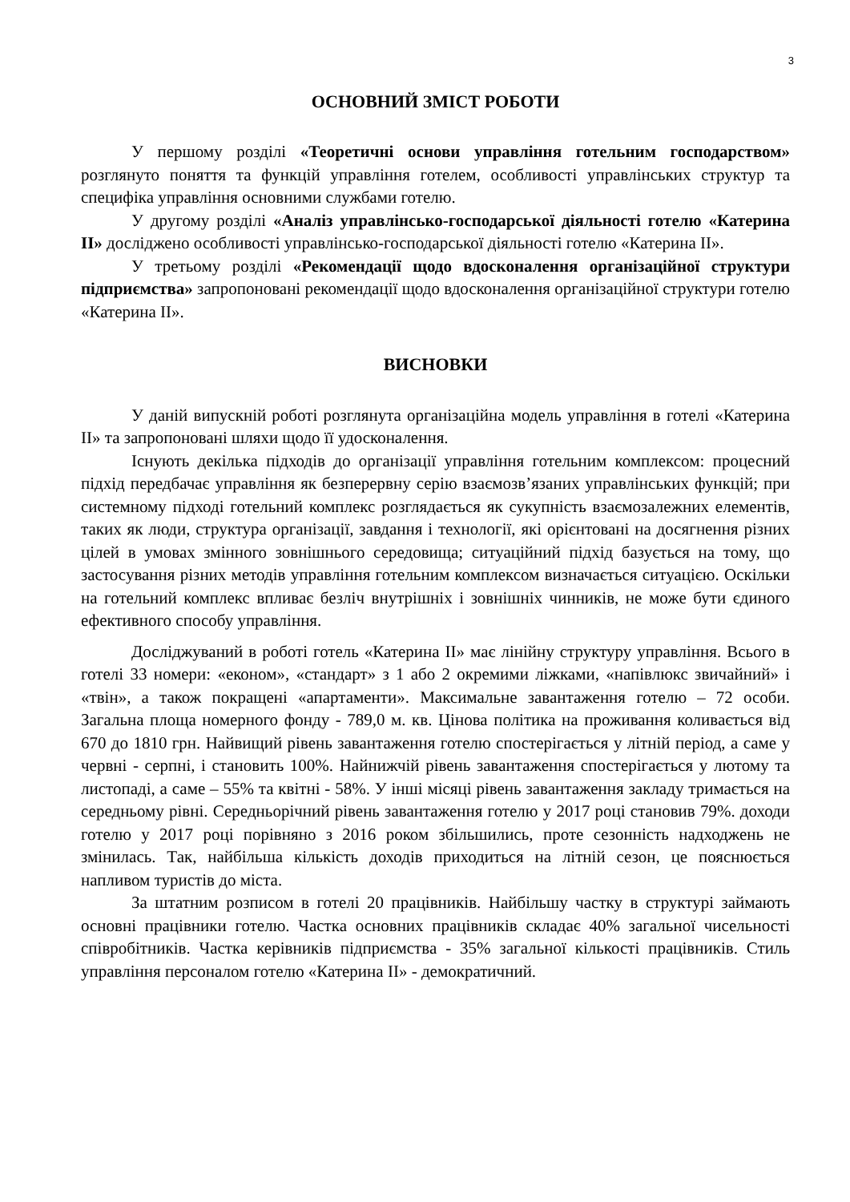3
ОСНОВНИЙ ЗМІСТ РОБОТИ
У першому розділі «Теоретичні основи управління готельним господарством» розглянуто поняття та функцій управління готелем, особливості управлінських структур та специфіка управління основними службами готелю.
У другому розділі «Аналіз управлінсько-господарської діяльності готелю «Катерина ІІ» досліджено особливості управлінсько-господарської діяльності готелю «Катерина ІІ».
У третьому розділі «Рекомендації щодо вдосконалення організаційної структури підприємства» запропоновані рекомендації щодо вдосконалення організаційної структури готелю «Катерина ІІ».
ВИСНОВКИ
У даній випускній роботі розглянута організаційна модель управління в готелі «Катерина ІІ» та запропоновані шляхи щодо її удосконалення.
Існують декілька підходів до організації управління готельним комплексом: процесний підхід передбачає управління як безперервну серію взаємозв’язаних управлінських функцій; при системному підході готельний комплекс розглядається як сукупність взаємозалежних елементів, таких як люди, структура організації, завдання і технології, які орієнтовані на досягнення різних цілей в умовах змінного зовнішнього середовища; ситуаційний підхід базується на тому, що застосування різних методів управління готельним комплексом визначається ситуацією. Оскільки на готельний комплекс впливає безліч внутрішніх і зовнішніх чинників, не може бути єдиного ефективного способу управління.
Досліджуваний в роботі готель «Катерина ІІ» має лінійну структуру управління. Всього в готелі 33 номери: «економ», «стандарт» з 1 або 2 окремими ліжками, «напівлюкс звичайний» і «твін», а також покращені «апартаменти». Максимальне завантаження готелю – 72 особи. Загальна площа номерного фонду - 789,0 м. кв. Цінова політика на проживання коливається від 670 до 1810 грн. Найвищий рівень завантаження готелю спостерігається у літній період, а саме у червні - серпні, і становить 100%. Найнижчій рівень завантаження спостерігається у лютому та листопаді, а саме – 55% та квітні - 58%. У інші місяці рівень завантаження закладу тримається на середньому рівні. Середньорічний рівень завантаження готелю у 2017 році становив 79%. доходи готелю у 2017 році порівняно з 2016 роком збільшились, проте сезонність надходжень не змінилась. Так, найбільша кількість доходів приходиться на літній сезон, це пояснюється напливом туристів до міста.
За штатним розписом в готелі 20 працівників. Найбільшу частку в структурі займають основні працівники готелю. Частка основних працівників складає 40% загальної чисельності співробітників. Частка керівників підприємства - 35% загальної кількості працівників. Стиль управління персоналом готелю «Катерина ІІ» - демократичний.